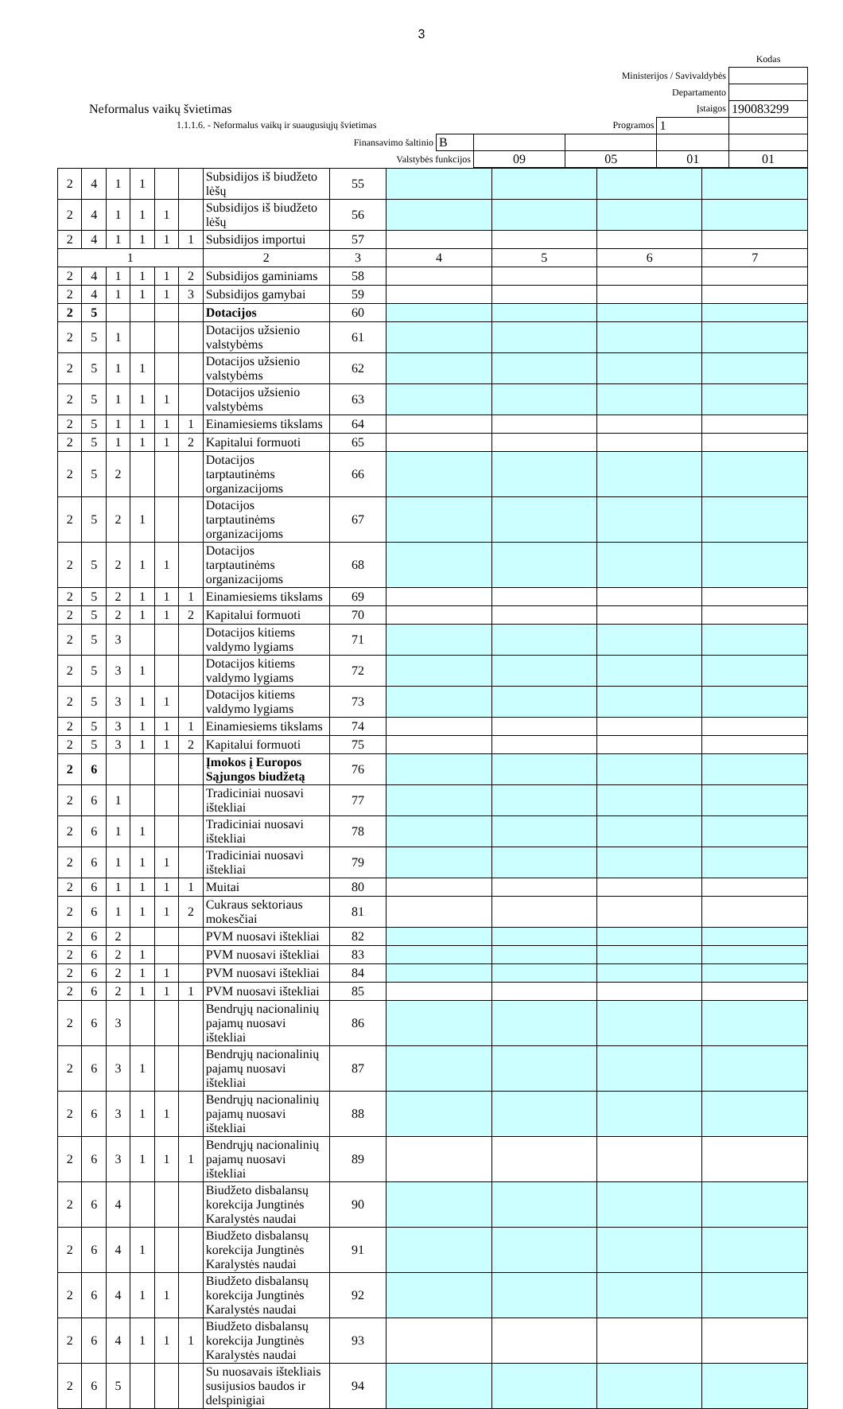3
| | | | | | | Kodas |
| Ministerijos / Savivaldybės | | | | | | |
| Departamento | | | | | | |
| Neformalus vaikų švietimas | | | Įstaigos | | | 190083299 |
| 1.1.1.6. - Neformalus vaikų ir suaugusiųjų švietimas | | Programos | | | 1 | |
| Finansavimo šaltinio | B | | | | | |
| Valstybės funkcijos | | 09 | 05 | 01 | | 01 |
| 2 | 4 | 1 | 1 | | | Subsidijos iš biudžeto lėšų | 55 | | | | |
| 2 | 4 | 1 | 1 | 1 | | Subsidijos iš biudžeto lėšų | 56 | | | | |
| 2 | 4 | 1 | 1 | 1 | 1 | Subsidijos importui | 57 | | | | |
| 1 | | | | | | 2 | 3 | 4 | 5 | 6 | 7 |
| 2 | 4 | 1 | 1 | 1 | 2 | Subsidijos gaminiams | 58 | | | | |
| 2 | 4 | 1 | 1 | 1 | 3 | Subsidijos gamybai | 59 | | | | |
| 2 | 5 | | | | | Dotacijos | 60 | | | | |
| 2 | 5 | 1 | | | | Dotacijos užsienio valstybėms | 61 | | | | |
| 2 | 5 | 1 | 1 | | | Dotacijos užsienio valstybėms | 62 | | | | |
| 2 | 5 | 1 | 1 | 1 | | Dotacijos užsienio valstybėms | 63 | | | | |
| 2 | 5 | 1 | 1 | 1 | 1 | Einamiesiems tikslams | 64 | | | | |
| 2 | 5 | 1 | 1 | 1 | 2 | Kapitalui formuoti | 65 | | | | |
| 2 | 5 | 2 | | | | Dotacijos tarptautinėms organizacijoms | 66 | | | | |
| 2 | 5 | 2 | 1 | | | Dotacijos tarptautinėms organizacijoms | 67 | | | | |
| 2 | 5 | 2 | 1 | 1 | | Dotacijos tarptautinėms organizacijoms | 68 | | | | |
| 2 | 5 | 2 | 1 | 1 | 1 | Einamiesiems tikslams | 69 | | | | |
| 2 | 5 | 2 | 1 | 1 | 2 | Kapitalui formuoti | 70 | | | | |
| 2 | 5 | 3 | | | | Dotacijos kitiems valdymo lygiams | 71 | | | | |
| 2 | 5 | 3 | 1 | | | Dotacijos kitiems valdymo lygiams | 72 | | | | |
| 2 | 5 | 3 | 1 | 1 | | Dotacijos kitiems valdymo lygiams | 73 | | | | |
| 2 | 5 | 3 | 1 | 1 | 1 | Einamiesiems tikslams | 74 | | | | |
| 2 | 5 | 3 | 1 | 1 | 2 | Kapitalui formuoti | 75 | | | | |
| 2 | 6 | | | | | Įmokos į Europos Sąjungos biudžetą | 76 | | | | |
| 2 | 6 | 1 | | | | Tradiciniai nuosavi ištekliai | 77 | | | | |
| 2 | 6 | 1 | 1 | | | Tradiciniai nuosavi ištekliai | 78 | | | | |
| 2 | 6 | 1 | 1 | 1 | | Tradiciniai nuosavi ištekliai | 79 | | | | |
| 2 | 6 | 1 | 1 | 1 | 1 | Muitai | 80 | | | | |
| 2 | 6 | 1 | 1 | 1 | 2 | Cukraus sektoriaus mokesčiai | 81 | | | | |
| 2 | 6 | 2 | | | | PVM nuosavi ištekliai | 82 | | | | |
| 2 | 6 | 2 | 1 | | | PVM nuosavi ištekliai | 83 | | | | |
| 2 | 6 | 2 | 1 | 1 | | PVM nuosavi ištekliai | 84 | | | | |
| 2 | 6 | 2 | 1 | 1 | 1 | PVM nuosavi ištekliai | 85 | | | | |
| 2 | 6 | 3 | | | | Bendrųjų nacionalinių pajamų nuosavi ištekliai | 86 | | | | |
| 2 | 6 | 3 | 1 | | | Bendrųjų nacionalinių pajamų nuosavi ištekliai | 87 | | | | |
| 2 | 6 | 3 | 1 | 1 | | Bendrųjų nacionalinių pajamų nuosavi ištekliai | 88 | | | | |
| 2 | 6 | 3 | 1 | 1 | 1 | Bendrųjų nacionalinių pajamų nuosavi ištekliai | 89 | | | | |
| 2 | 6 | 4 | | | | Biudžeto disbalansų korekcija Jungtinės Karalystės naudai | 90 | | | | |
| 2 | 6 | 4 | 1 | | | Biudžeto disbalansų korekcija Jungtinės Karalystės naudai | 91 | | | | |
| 2 | 6 | 4 | 1 | 1 | | Biudžeto disbalansų korekcija Jungtinės Karalystės naudai | 92 | | | | |
| 2 | 6 | 4 | 1 | 1 | 1 | Biudžeto disbalansų korekcija Jungtinės Karalystės naudai | 93 | | | | |
| 2 | 6 | 5 | | | | Su nuosavais ištekliais susijusios baudos ir delspinigiai | 94 | | | | |